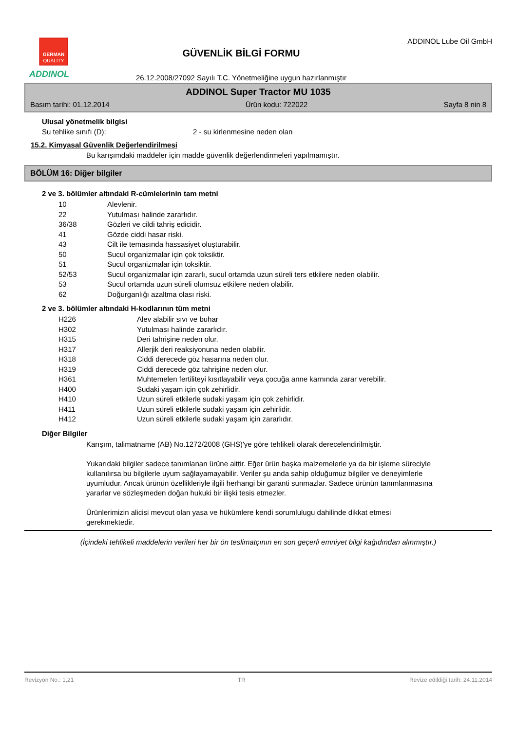GERMAN
QUALITY
ADDINOL
GÜVENLİK BİLGİ FORMU
26.12.2008/27092 Sayılı T.C. Yönetmeliğine uygun hazırlanmıştır
ADDINOL Lube Oil GmbH
ADDINOL Super Tractor MU 1035
Basım tarihi: 01.12.2014 Ürün kodu: 722022 Sayfa 8 nin 8
Ulusal yönetmelik bilgisi
Su tehlike sınıfı (D): 2 - su kirlenmesine neden olan
15.2. Kimyasal Güvenlik Değerlendirilmesi
Bu karışımdaki maddeler için madde güvenlik değerlendirmeleri yapılmamıştır.
BÖLÜM 16: Diğer bilgiler
2 ve 3. bölümler altındaki R-cümlelerinin tam metni
| 10 | Alevlenir. |
| 22 | Yutulması halinde zararlıdır. |
| 36/38 | Gözleri ve cildi tahriş edicidir. |
| 41 | Gözde ciddi hasar riski. |
| 43 | Cilt ile temasında hassasiyet oluşturabilir. |
| 50 | Sucul organizmalar için çok toksiktir. |
| 51 | Sucul organizmalar için toksiktir. |
| 52/53 | Sucul organizmalar için zararlı, sucul ortamda uzun süreli ters etkilere neden olabilir. |
| 53 | Sucul ortamda uzun süreli olumsuz etkilere neden olabilir. |
| 62 | Doğurganlığı azaltma olası riski. |
2 ve 3. bölümler altındaki H-kodlarının tüm metni
| H226 | Alev alabilir sıvı ve buhar |
| H302 | Yutulması halinde zararlıdır. |
| H315 | Deri tahrişine neden olur. |
| H317 | Allerjik deri reaksiyonuna neden olabilir. |
| H318 | Ciddi derecede göz hasarına neden olur. |
| H319 | Ciddi derecede göz tahrişine neden olur. |
| H361 | Muhtemelen fertiliteyi kısıtlayabilir veya çocuğa anne karnında zarar verebilir. |
| H400 | Sudaki yaşam için çok zehirlidir. |
| H410 | Uzun süreli etkilerle sudaki yaşam için çok zehirlidir. |
| H411 | Uzun süreli etkilerle sudaki yaşam için zehirlidir. |
| H412 | Uzun süreli etkilerle sudaki yaşam için zararlıdır. |
Diğer Bilgiler
Karışım, talimatname (AB) No.1272/2008 (GHS)'ye göre tehlikeli olarak derecelendirilmiştir.
Yukarıdaki bilgiler sadece tanımlanan ürüne aittir. Eğer ürün başka malzemelerle ya da bir işleme süreciyle kullanılırsa bu bilgilerle uyum sağlayamayabilir. Veriler şu anda sahip olduğumuz bilgiler ve deneyimlerle uyumludur. Ancak ürünün özellikleriyle ilgili herhangi bir garanti sunmazlar. Sadece ürünün tanımlanmasına yararlar ve sözleşmeden doğan hukuki bir ilişki tesis etmezler.
Ürünlerimizin alicisi mevcut olan yasa ve hükümlere kendi sorumlulugu dahilinde dikkat etmesi gerekmektedir.
(İçindeki tehlikeli maddelerin verileri her bir ön teslimatçının en son geçerli emniyet bilgi kağıdından alınmıştır.)
Revizyon No.: 1,21 TR Revize edildiği tarih: 24.11.2014